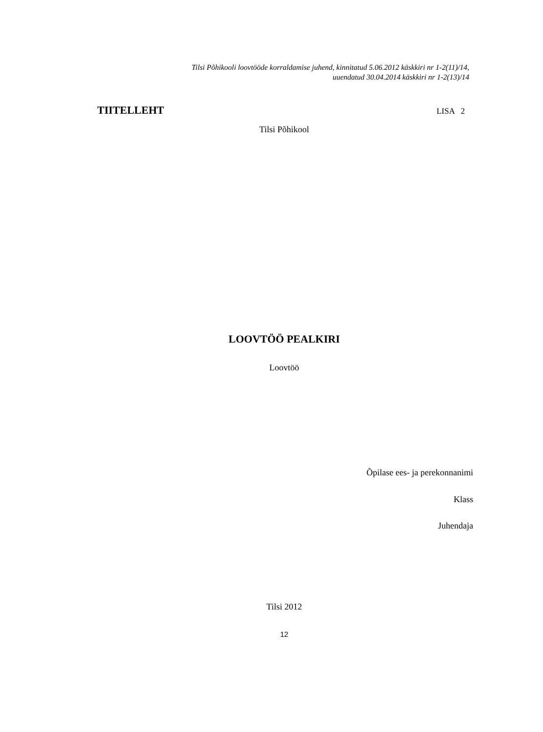Tilsi Põhikooli loovtööde korraldamise juhend, kinnitatud 5.06.2012 käskkiri nr 1-2(11)/14,
uuendatud 30.04.2014 käskkiri nr 1-2(13)/14
TIITELLEHT LISA 2
Tilsi Põhikool
LOOVTÖÖ PEALKIRI
Loovtöö
Õpilase ees- ja perekonnanimi
Klass
Juhendaja
Tilsi 2012
12